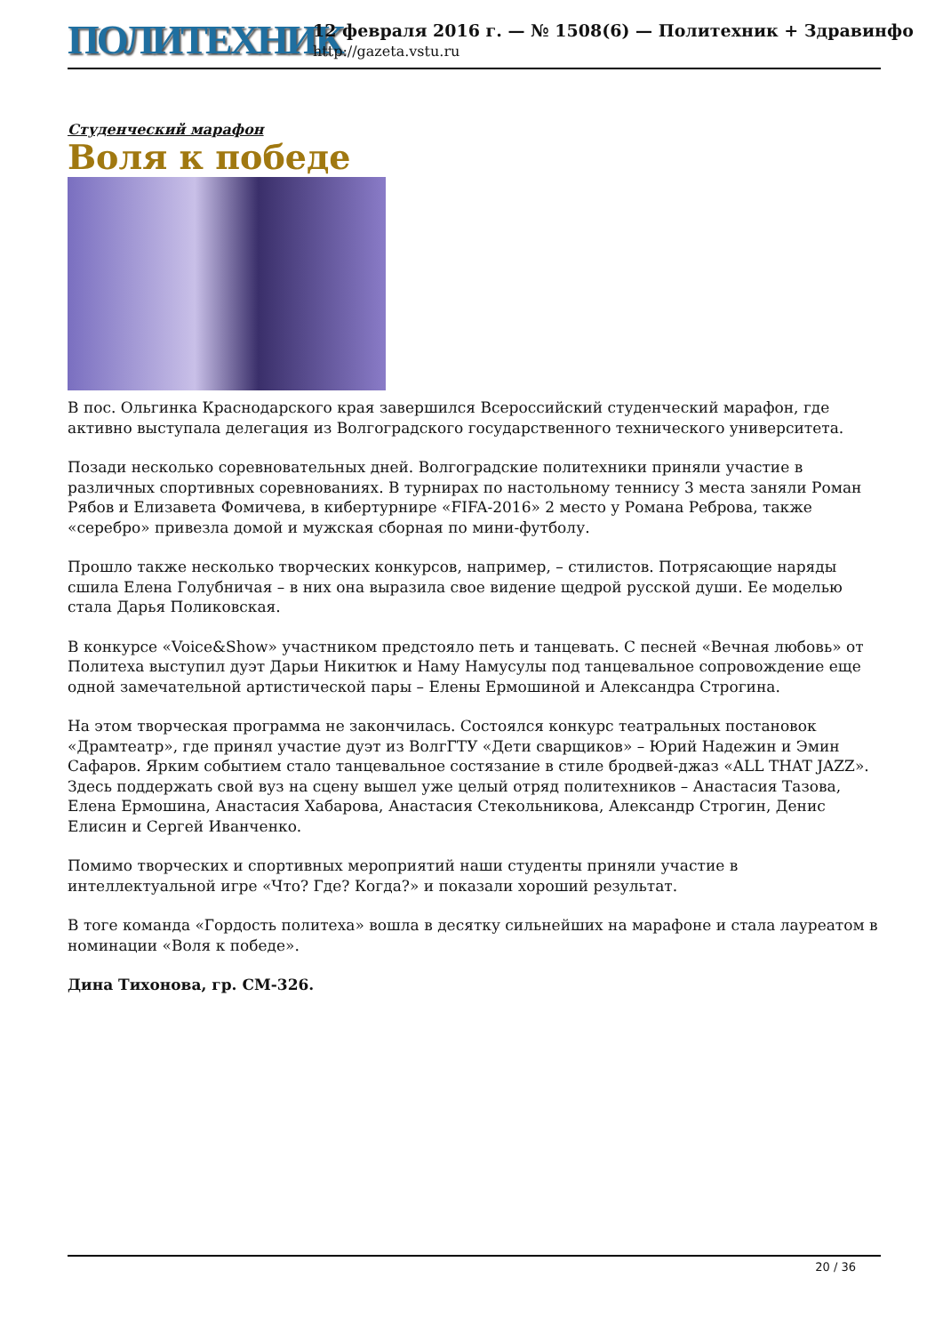ПОЛИТЕХНИК
12 февраля 2016 г. — № 1508(6) — Политехник + Здравинфо
http://gazeta.vstu.ru
Студенческий марафон
Воля к победе
В пос. Ольгинка Краснодарского края завершился Всероссийский студенческий марафон, где активно выступала делегация из Волгоградского государственного технического университета.
Позади несколько соревновательных дней. Волгоградские политехники приняли участие в различных спортивных соревнованиях. В турнирах по настольному теннису 3 места заняли Роман Рябов и Елизавета Фомичева, в кибертурнире «FIFA-2016» 2 место у Романа Реброва, также «серебро» привезла домой и мужская сборная по мини-футболу.
Прошло также несколько творческих конкурсов, например, – стилистов. Потрясающие наряды сшила Елена Голубничая – в них она выразила свое видение щедрой русской души. Ее моделью стала Дарья Поликовская.
В конкурсе «Voice&Show» участником предстояло петь и танцевать. С песней «Вечная любовь» от Политеха выступил дуэт Дарьи Никитюк и Наму Намусулы под танцевальное сопровождение еще одной замечательной артистической пары – Елены Ермошиной и Александра Строгина.
На этом творческая программа не закончилась. Состоялся конкурс театральных постановок «Драмтеатр», где принял участие дуэт из ВолгГТУ «Дети сварщиков» – Юрий Надежин и Эмин Сафаров. Ярким событием стало танцевальное состязание в стиле бродвей-джаз «ALL THAT JAZZ». Здесь поддержать свой вуз на сцену вышел уже целый отряд политехников – Анастасия Тазова, Елена Ермошина, Анастасия Хабарова, Анастасия Стекольникова, Александр Строгин, Денис Елисин и Сергей Иванченко.
Помимо творческих и спортивных мероприятий наши студенты приняли участие в интеллектуальной игре «Что? Где? Когда?» и показали хороший результат.
В тоге команда «Гордость политеха» вошла в десятку сильнейших на марафоне и стала лауреатом в номинации «Воля к победе».
Дина Тихонова, гр. СМ-326.
20 / 36